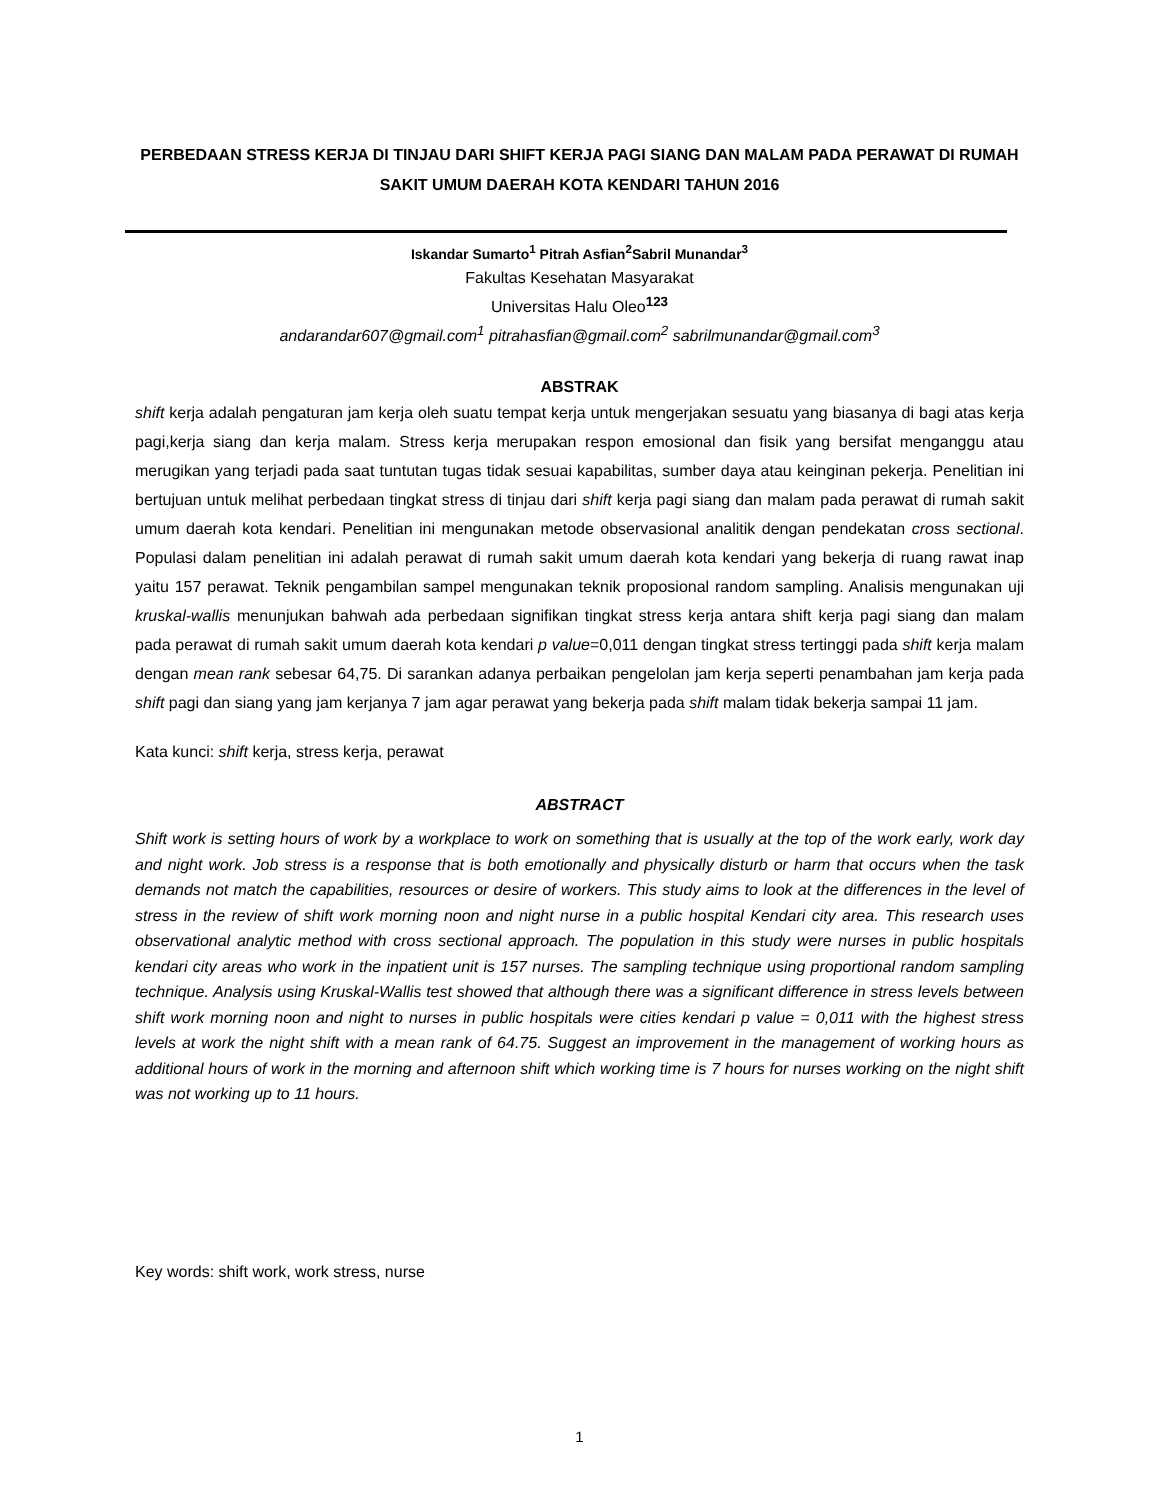PERBEDAAN STRESS KERJA DI TINJAU DARI SHIFT KERJA PAGI SIANG DAN MALAM PADA PERAWAT DI RUMAH SAKIT UMUM DAERAH KOTA KENDARI TAHUN 2016
Iskandar Sumarto<sup>1</sup> Pitrah Asfian<sup>2</sup>Sabril Munandar<sup>3</sup>
Fakultas Kesehatan Masyarakat
Universitas Halu Oleo<sup>123</sup>
andarandar607@gmail.com<sup>1</sup> pitrahasfian@gmail.com<sup>2</sup> sabrilmunandar@gmail.com<sup>3</sup>
ABSTRAK
shift kerja adalah pengaturan jam kerja oleh suatu tempat kerja untuk mengerjakan sesuatu yang biasanya di bagi atas kerja pagi,kerja siang dan kerja malam. Stress kerja merupakan respon emosional dan fisik yang bersifat menganggu atau merugikan yang terjadi pada saat tuntutan tugas tidak sesuai kapabilitas, sumber daya atau keinginan pekerja. Penelitian ini bertujuan untuk melihat perbedaan tingkat stress di tinjau dari shift kerja pagi siang dan malam pada perawat di rumah sakit umum daerah kota kendari. Penelitian ini mengunakan metode observasional analitik dengan pendekatan cross sectional. Populasi dalam penelitian ini adalah perawat di rumah sakit umum daerah kota kendari yang bekerja di ruang rawat inap yaitu 157 perawat. Teknik pengambilan sampel mengunakan teknik proposional random sampling. Analisis mengunakan uji kruskal-wallis menunjukan bahwah ada perbedaan signifikan tingkat stress kerja antara shift kerja pagi siang dan malam pada perawat di rumah sakit umum daerah kota kendari p value=0,011 dengan tingkat stress tertinggi pada shift kerja malam dengan mean rank sebesar 64,75. Di sarankan adanya perbaikan pengelolan jam kerja seperti penambahan jam kerja pada shift pagi dan siang yang jam kerjanya 7 jam agar perawat yang bekerja pada shift malam tidak bekerja sampai 11 jam.
Kata kunci: shift kerja, stress kerja, perawat
ABSTRACT
Shift work is setting hours of work by a workplace to work on something that is usually at the top of the work early, work day and night work. Job stress is a response that is both emotionally and physically disturb or harm that occurs when the task demands not match the capabilities, resources or desire of workers. This study aims to look at the differences in the level of stress in the review of shift work morning noon and night nurse in a public hospital Kendari city area. This research uses observational analytic method with cross sectional approach. The population in this study were nurses in public hospitals kendari city areas who work in the inpatient unit is 157 nurses. The sampling technique using proportional random sampling technique. Analysis using Kruskal-Wallis test showed that although there was a significant difference in stress levels between shift work morning noon and night to nurses in public hospitals were cities kendari p value = 0,011 with the highest stress levels at work the night shift with a mean rank of 64.75. Suggest an improvement in the management of working hours as additional hours of work in the morning and afternoon shift which working time is 7 hours for nurses working on the night shift was not working up to 11 hours.
Key words: shift work, work stress, nurse
1